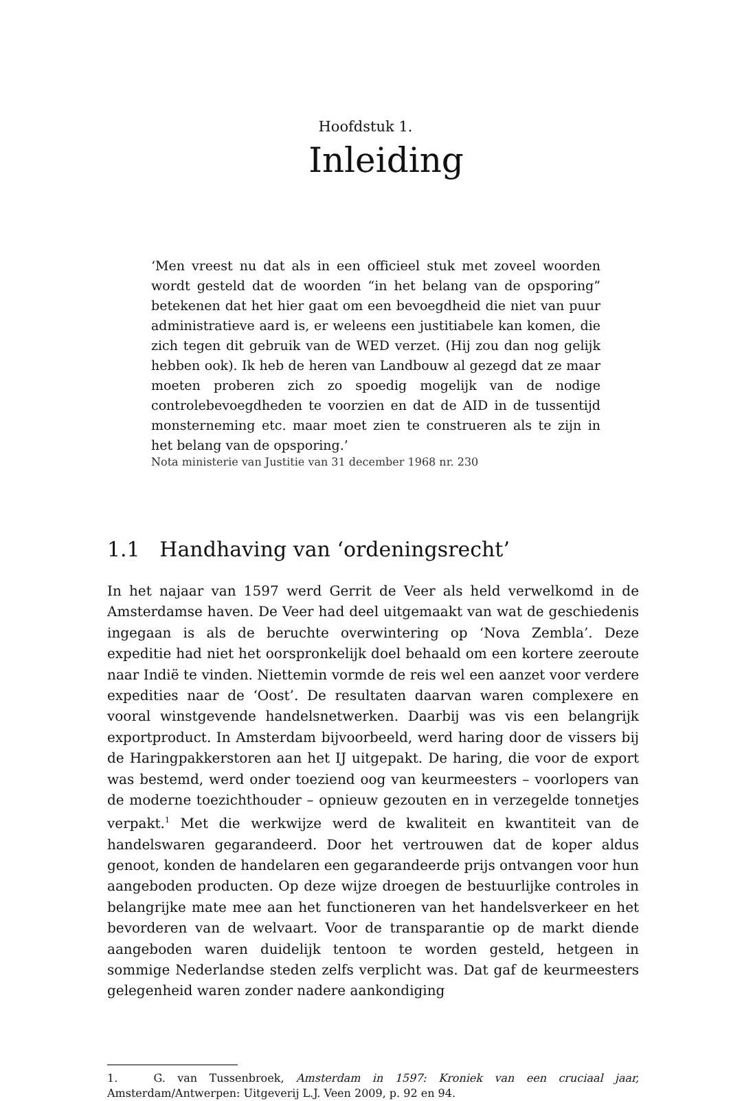Hoofdstuk 1.
Inleiding
‘Men vreest nu dat als in een officieel stuk met zoveel woorden wordt gesteld dat de woorden “in het belang van de opsporing” betekenen dat het hier gaat om een bevoegdheid die niet van puur administratieve aard is, er weleens een justitiabele kan komen, die zich tegen dit gebruik van de WED verzet. (Hij zou dan nog gelijk hebben ook). Ik heb de heren van Landbouw al gezegd dat ze maar moeten proberen zich zo spoedig mogelijk van de nodige controlebevoegdheden te voorzien en dat de AID in de tussentijd monsterneming etc. maar moet zien te construeren als te zijn in het belang van de opsporing.’
Nota ministerie van Justitie van 31 december 1968 nr. 230
1.1 Handhaving van ‘ordeningsrecht’
In het najaar van 1597 werd Gerrit de Veer als held verwelkomd in de Amsterdamse haven. De Veer had deel uitgemaakt van wat de geschiedenis ingegaan is als de beruchte overwintering op ‘Nova Zembla’. Deze expeditie had niet het oorspronkelijk doel behaald om een kortere zeeroute naar Indië te vinden. Niettemin vormde de reis wel een aanzet voor verdere expedities naar de ‘Oost’. De resultaten daarvan waren complexere en vooral winstgevende handelsnetwerken. Daarbij was vis een belangrijk exportproduct. In Amsterdam bijvoorbeeld, werd haring door de vissers bij de Haringpakkerstoren aan het IJ uitgepakt. De haring, die voor de export was bestemd, werd onder toeziend oog van keurmeesters – voorlopers van de moderne toezichthouder – opnieuw gezouten en in verzegelde tonnetjes verpakt.<sup>1</sup> Met die werkwijze werd de kwaliteit en kwantiteit van de handelswaren gegarandeerd. Door het vertrouwen dat de koper aldus genoot, konden de handelaren een gegarandeerde prijs ontvangen voor hun aangeboden producten. Op deze wijze droegen de bestuurlijke controles in belangrijke mate mee aan het functioneren van het handelsverkeer en het bevorderen van de welvaart. Voor de transparantie op de markt diende aangeboden waren duidelijk tentoon te worden gesteld, hetgeen in sommige Nederlandse steden zelfs verplicht was. Dat gaf de keurmeesters gelegenheid waren zonder nadere aankondiging
1. G. van Tussenbroek, Amsterdam in 1597: Kroniek van een cruciaal jaar, Amsterdam/Antwerpen: Uitgeverij L.J. Veen 2009, p. 92 en 94.